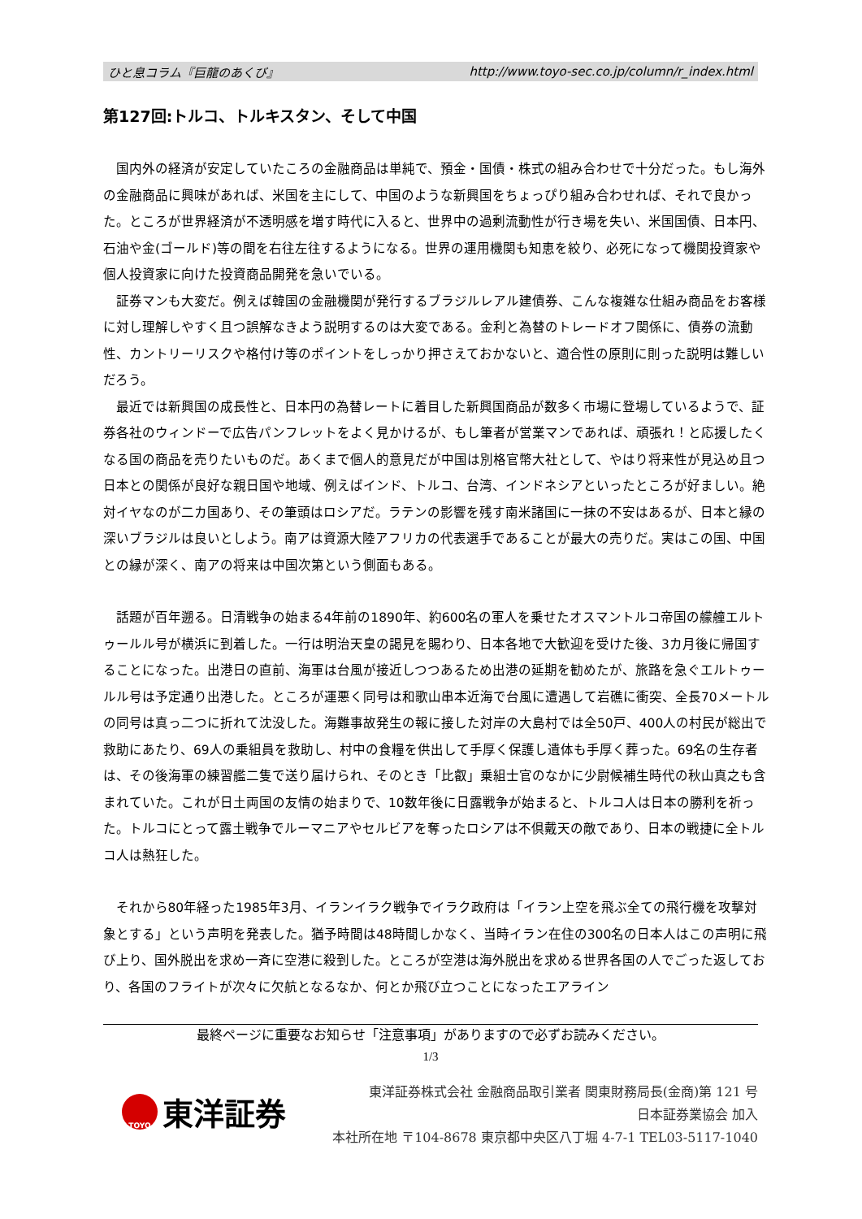ひと息コラム『巨龍のあくび』 http://www.toyo-sec.co.jp/column/r_index.html
第127回:トルコ、トルキスタン、そして中国
国内外の経済が安定していたころの金融商品は単純で、預金・国債・株式の組み合わせで十分だった。もし海外の金融商品に興味があれば、米国を主にして、中国のような新興国をちょっぴり組み合わせれば、それで良かった。ところが世界経済が不透明感を増す時代に入ると、世界中の過剰流動性が行き場を失い、米国国債、日本円、石油や金(ゴールド)等の間を右往左往するようになる。世界の運用機関も知恵を絞り、必死になって機関投資家や個人投資家に向けた投資商品開発を急いでいる。
証券マンも大変だ。例えば韓国の金融機関が発行するブラジルレアル建債券、こんな複雑な仕組み商品をお客様に対し理解しやすく且つ誤解なきよう説明するのは大変である。金利と為替のトレードオフ関係に、債券の流動性、カントリーリスクや格付け等のポイントをしっかり押さえておかないと、適合性の原則に則った説明は難しいだろう。
最近では新興国の成長性と、日本円の為替レートに着目した新興国商品が数多く市場に登場しているようで、証券各社のウィンドーで広告パンフレットをよく見かけるが、もし筆者が営業マンであれば、頑張れ！と応援したくなる国の商品を売りたいものだ。あくまで個人的意見だが中国は別格官幣大社として、やはり将来性が見込め且つ日本との関係が良好な親日国や地域、例えばインド、トルコ、台湾、インドネシアといったところが好ましい。絶対イヤなのが二カ国あり、その筆頭はロシアだ。ラテンの影響を残す南米諸国に一抹の不安はあるが、日本と縁の深いブラジルは良いとしよう。南アは資源大陸アフリカの代表選手であることが最大の売りだ。実はこの国、中国との縁が深く、南アの将来は中国次第という側面もある。
話題が百年遡る。日清戦争の始まる4年前の1890年、約600名の軍人を乗せたオスマントルコ帝国の艨艟エルトゥールル号が横浜に到着した。一行は明治天皇の謁見を賜わり、日本各地で大歓迎を受けた後、3カ月後に帰国することになった。出港日の直前、海軍は台風が接近しつつあるため出港の延期を勧めたが、旅路を急ぐエルトゥールル号は予定通り出港した。ところが運悪く同号は和歌山串本近海で台風に遭遇して岩礁に衝突、全長70メートルの同号は真っ二つに折れて沈没した。海難事故発生の報に接した対岸の大島村では全50戸、400人の村民が総出で救助にあたり、69人の乗組員を救助し、村中の食糧を供出して手厚く保護し遺体も手厚く葬った。69名の生存者は、その後海軍の練習艦二隻で送り届けられ、そのとき「比叡」乗組士官のなかに少尉候補生時代の秋山真之も含まれていた。これが日土両国の友情の始まりで、10数年後に日露戦争が始まると、トルコ人は日本の勝利を祈った。トルコにとって露土戦争でルーマニアやセルビアを奪ったロシアは不倶戴天の敵であり、日本の戦捷に全トルコ人は熱狂した。
それから80年経った1985年3月、イランイラク戦争でイラク政府は「イラン上空を飛ぶ全ての飛行機を攻撃対象とする」という声明を発表した。猶予時間は48時間しかなく、当時イラン在住の300名の日本人はこの声明に飛び上り、国外脱出を求め一斉に空港に殺到した。ところが空港は海外脱出を求める世界各国の人でごった返しており、各国のフライトが次々に欠航となるなか、何とか飛び立つことになったエアライン
最終ページに重要なお知らせ「注意事項」がありますので必ずお読みください。
1/3
TOYO
東洋証券
東洋証券株式会社 金融商品取引業者 関東財務局長(金商)第 121 号
日本証券業協会 加入
本社所在地 〒104-8678 東京都中央区八丁堀 4-7-1 TEL03-5117-1040